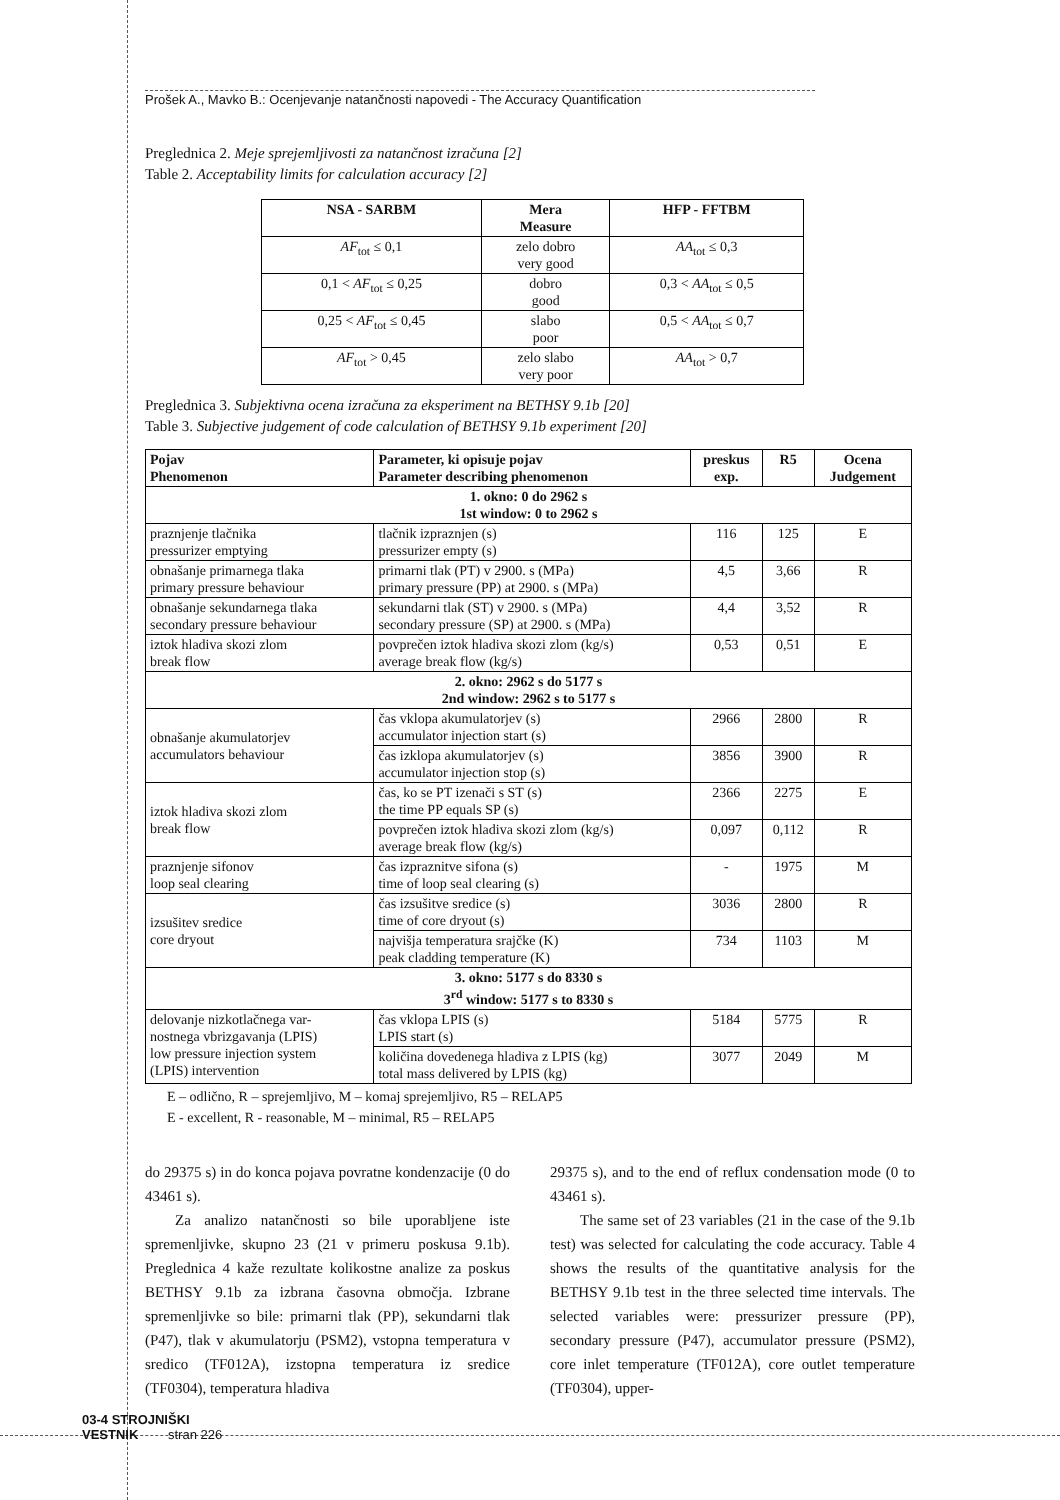Prošek A., Mavko B.: Ocenjevanje natančnosti napovedi - The Accuracy Quantification
Preglednica 2. Meje sprejemljivosti za natančnost izračuna [2]
Table 2. Acceptability limits for calculation accuracy [2]
| NSA - SARBM | Mera Measure | HFP - FFTBM |
| --- | --- | --- |
| AF<sub>tot</sub> ≤ 0,1 | zelo dobro very good | AA<sub>tot</sub> ≤ 0,3 |
| 0,1 < AF<sub>tot</sub> ≤ 0,25 | dobro good | 0,3 < AA<sub>tot</sub> ≤ 0,5 |
| 0,25 < AF<sub>tot</sub> ≤ 0,45 | slabo poor | 0,5 < AA<sub>tot</sub> ≤ 0,7 |
| AF<sub>tot</sub> > 0,45 | zelo slabo very poor | AA<sub>tot</sub> > 0,7 |
Preglednica 3. Subjektivna ocena izračuna za eksperiment na BETHSY 9.1b [20]
Table 3. Subjective judgement of code calculation of BETHSY 9.1b experiment [20]
| Pojav Phenomenon | Parameter, ki opisuje pojav Parameter describing phenomenon | preskus exp. | R5 | Ocena Judgement |
| --- | --- | --- | --- | --- |
| 1. okno: 0 do 2962 s 1st window: 0 to 2962 s | | | | |
| praznjenje tlačnika pressurizer emptying | tlačnik izpraznjen (s) pressurizer empty (s) | 116 | 125 | E |
| obnašanje primarnega tlaka primary pressure behaviour | primarni tlak (PT) v 2900. s (MPa) primary pressure (PP) at 2900. s (MPa) | 4,5 | 3,66 | R |
| obnašanje sekundarnega tlaka secondary pressure behaviour | sekundarni tlak (ST) v 2900. s (MPa) secondary pressure (SP) at 2900. s (MPa) | 4,4 | 3,52 | R |
| iztok hladiva skozi zlom break flow | povprečen iztok hladiva skozi zlom (kg/s) average break flow (kg/s) | 0,53 | 0,51 | E |
| 2. okno: 2962 s do 5177 s 2nd window: 2962 s to 5177 s | | | | |
| obnašanje akumulatorjev accumulators behaviour | čas vklopa akumulatorjev (s) accumulator injection start (s) | 2966 | 2800 | R |
| | čas izklopa akumulatorjev (s) accumulator injection stop (s) | 3856 | 3900 | R |
| iztok hladiva skozi zlom break flow | čas, ko se PT izenači s ST (s) the time PP equals SP (s) | 2366 | 2275 | E |
| | povprečen iztok hladiva skozi zlom (kg/s) average break flow (kg/s) | 0,097 | 0,112 | R |
| praznjenje sifonov loop seal clearing | čas izpraznitve sifona (s) time of loop seal clearing (s) | - | 1975 | M |
| izsušitev sredice core dryout | čas izsušitve sredice (s) time of core dryout (s) | 3036 | 2800 | R |
| | najvišja temperatura srajčke (K) peak cladding temperature (K) | 734 | 1103 | M |
| 3. okno: 5177 s do 8330 s 3<sup>rd</sup> window: 5177 s to 8330 s | | | | |
| delovanje nizkotlačnega var- nostnega vbrizgavanja (LPIS) low pressure injection system (LPIS) intervention | čas vklopa LPIS (s) LPIS start (s) | 5184 | 5775 | R |
| | količina dovedenega hladiva z LPIS (kg) total mass delivered by LPIS (kg) | 3077 | 2049 | M |
E – odlično, R – sprejemljivo, M – komaj sprejemljivo, R5 – RELAP5
E - excellent, R - reasonable, M – minimal, R5 – RELAP5
do 29375 s) in do konca pojava povratne kondenzacije (0 do 43461 s).
  Za analizo natančnosti so bile uporabljene iste spremenljivke, skupno 23 (21 v primeru poskusa 9.1b). Preglednica 4 kaže rezultate kolikostne analize za poskus BETHSY 9.1b za izbrana časovna območja. Izbrane spremenljivke so bile: primarni tlak (PP), sekundarni tlak (P47), tlak v akumulatorju (PSM2), vstopna temperatura v sredico (TF012A), izstopna temperatura iz sredice (TF0304), temperatura hladiva
29375 s), and to the end of reflux condensation mode (0 to 43461 s).
  The same set of 23 variables (21 in the case of the 9.1b test) was selected for calculating the code accuracy. Table 4 shows the results of the quantitative analysis for the BETHSY 9.1b test in the three selected time intervals. The selected variables were: pressurizer pressure (PP), secondary pressure (P47), accumulator pressure (PSM2), core inlet temperature (TF012A), core outlet temperature (TF0304), upper-
03-4 STROJNIŠKI
VESTNIK   stran 226